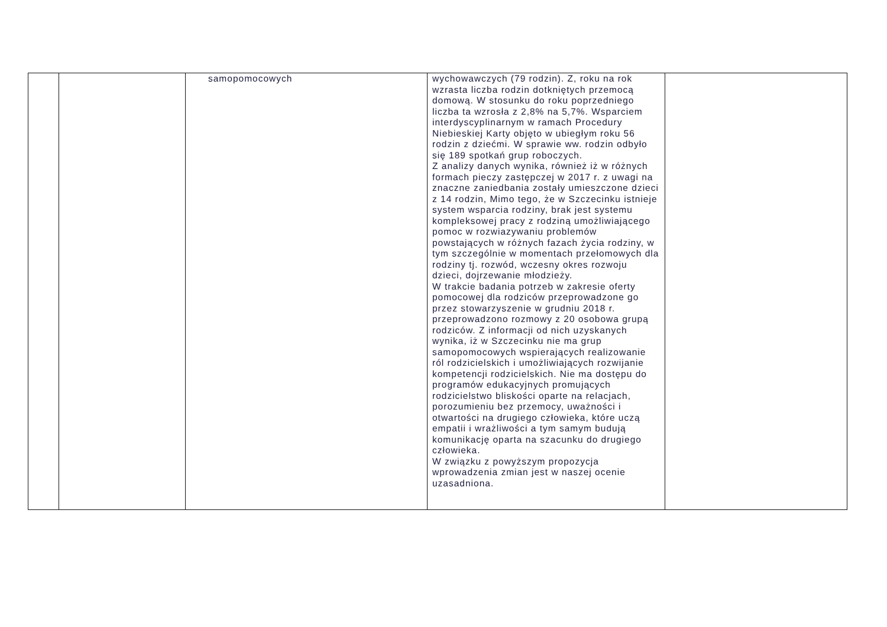| | | samopomocowych | wychowawczych (79 rodzin). Z, roku na rok wzrasta liczba rodzin dotkniętych przemocą domową. W stosunku do roku poprzedniego liczba ta wzrosła z 2,8% na 5,7%. Wsparciem interdyscyplinarnym w ramach Procedury Niebieskiej Karty objęto w ubiegłym roku 56 rodzin z dziećmi. W sprawie ww. rodzin odbyło się 189 spotkań grup roboczych. Z analizy danych wynika, również iż w różnych formach pieczy zastępczej w 2017 r. z uwagi na znaczne zaniedbania zostały umieszczone dzieci z 14 rodzin, Mimo tego, że w Szczecinku istnieje system wsparcia rodziny, brak jest systemu kompleksowej pracy z rodziną umożliwiającego pomoc w rozwiazywaniu problemów powstających w różnych fazach życia rodziny, w tym szczególnie w momentach przełomowych dla rodziny tj. rozwód, wczesny okres rozwoju dzieci, dojrzewanie młodzieży. W trakcie badania potrzeb w zakresie oferty pomocowej dla rodziców przeprowadzone go przez stowarzyszenie w grudniu 2018 r. przeprowadzono rozmowy z 20 osobowa grupą rodziców. Z informacji od nich uzyskanych wynika, iż w Szczecinku nie ma grup samopomocowych wspierających realizowanie ról rodzicielskich i umożliwiających rozwijanie kompetencji rodzicielskich. Nie ma dostępu do programów edukacyjnych promujących rodzicielstwo bliskości oparte na relacjach, porozumieniu bez przemocy, uważności i otwartości na drugiego człowieka, które uczą empatii i wrażliwości a tym samym budują komunikację oparta na szacunku do drugiego człowieka. W związku z powyższym propozycja wprowadzenia zmian jest w naszej ocenie uzasadniona. | |